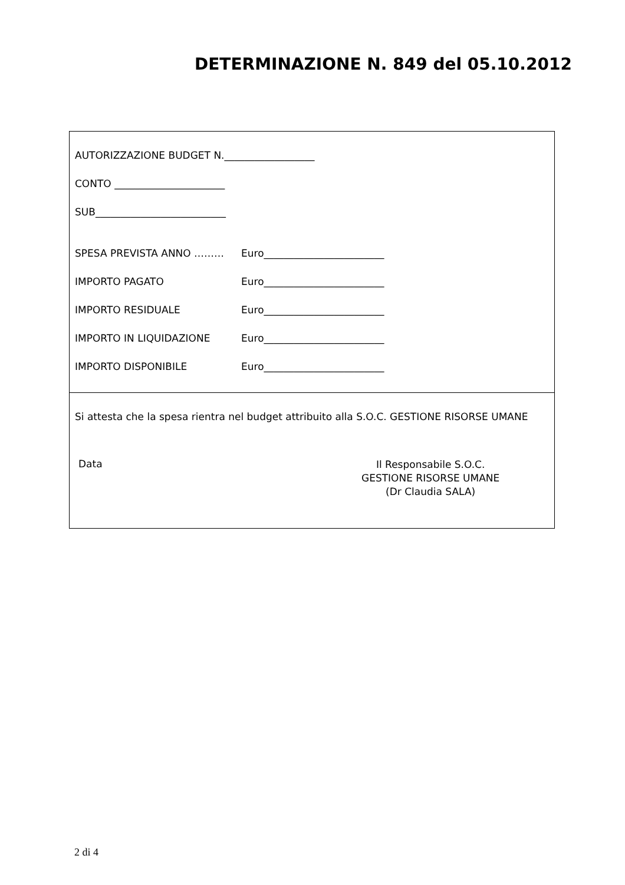DETERMINAZIONE N. 849 del 05.10.2012
AUTORIZZAZIONE BUDGET N.__________________
CONTO ______________________
SUB__________________________
SPESA PREVISTA ANNO ……… Euro________________________
IMPORTO PAGATO Euro________________________
IMPORTO RESIDUALE Euro________________________
IMPORTO IN LIQUIDAZIONE Euro________________________
IMPORTO DISPONIBILE Euro________________________
Si attesta che la spesa rientra nel budget attribuito alla S.O.C. GESTIONE RISORSE UMANE
Data
Il Responsabile S.O.C.
GESTIONE RISORSE UMANE
(Dr Claudia SALA)
2 di 4